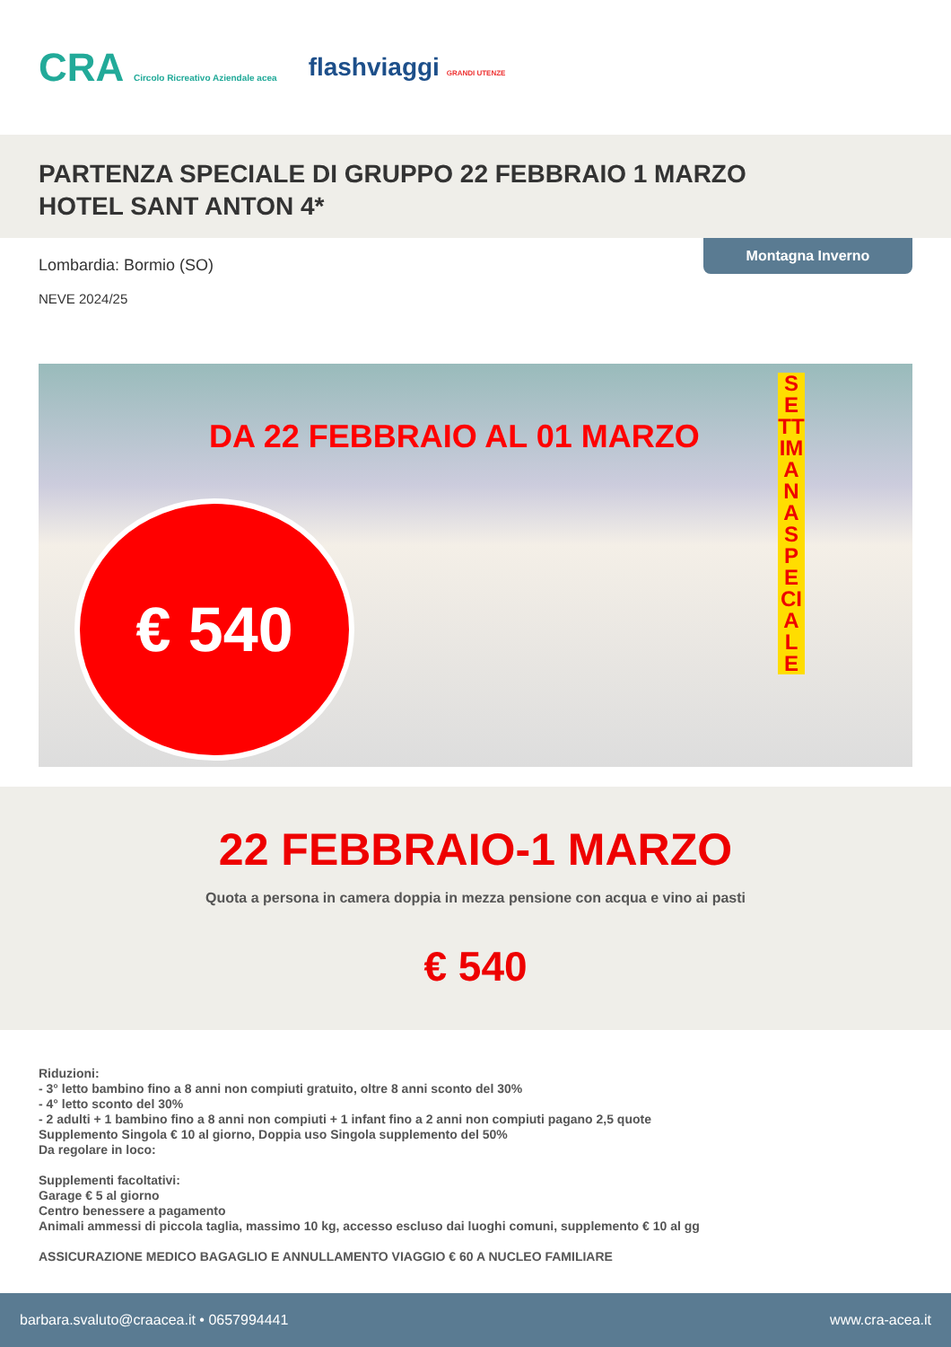CRA Circolo Ricreativo Aziendale acea flashviaggi GRANDI UTENZE
PARTENZA SPECIALE DI GRUPPO 22 FEBBRAIO 1 MARZO
HOTEL SANT ANTON 4*
Montagna Inverno
Lombardia: Bormio (SO)
NEVE 2024/25
DA 22 FEBBRAIO AL 01 MARZO
€ 540
SETTIMANA SPECIALE
22 FEBBRAIO-1 MARZO
Quota a persona in camera doppia in mezza pensione con acqua e vino ai pasti
€ 540
Riduzioni:
- 3° letto bambino fino a 8 anni non compiuti gratuito, oltre 8 anni sconto del 30%
- 4° letto sconto del 30%
- 2 adulti + 1 bambino fino a 8 anni non compiuti + 1 infant fino a 2 anni non compiuti pagano 2,5 quote
Supplemento Singola € 10 al giorno, Doppia uso Singola supplemento del 50%
Da regolare in loco:
Supplementi facoltativi:
Garage € 5 al giorno
Centro benessere a pagamento
Animali ammessi di piccola taglia, massimo 10 kg, accesso escluso dai luoghi comuni, supplemento € 10 al gg
ASSICURAZIONE MEDICO BAGAGLIO E ANNULLAMENTO VIAGGIO € 60 A NUCLEO FAMILIARE
barbara.svaluto@craacea.it • 0657994441 www.cra-acea.it